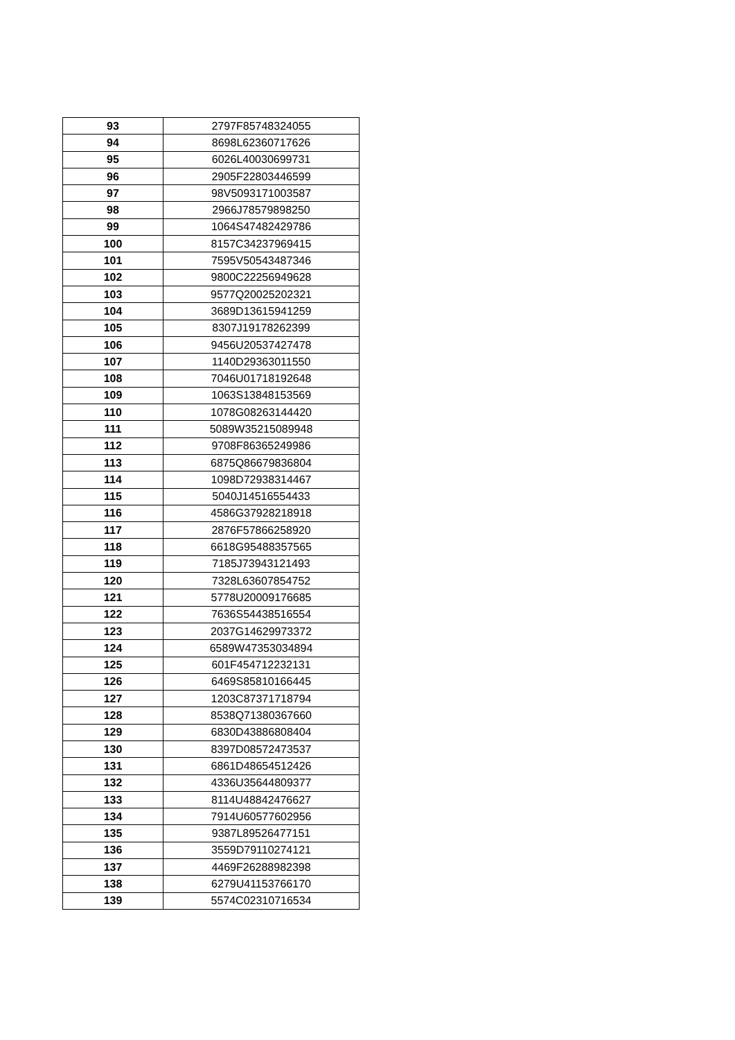| 93 | 2797F85748324055 |
| 94 | 8698L62360717626 |
| 95 | 6026L40030699731 |
| 96 | 2905F22803446599 |
| 97 | 98V5093171003587 |
| 98 | 2966J78579898250 |
| 99 | 1064S47482429786 |
| 100 | 8157C34237969415 |
| 101 | 7595V50543487346 |
| 102 | 9800C22256949628 |
| 103 | 9577Q20025202321 |
| 104 | 3689D13615941259 |
| 105 | 8307J19178262399 |
| 106 | 9456U20537427478 |
| 107 | 1140D29363011550 |
| 108 | 7046U01718192648 |
| 109 | 1063S13848153569 |
| 110 | 1078G08263144420 |
| 111 | 5089W35215089948 |
| 112 | 9708F86365249986 |
| 113 | 6875Q86679836804 |
| 114 | 1098D72938314467 |
| 115 | 5040J14516554433 |
| 116 | 4586G37928218918 |
| 117 | 2876F57866258920 |
| 118 | 6618G95488357565 |
| 119 | 7185J73943121493 |
| 120 | 7328L63607854752 |
| 121 | 5778U20009176685 |
| 122 | 7636S54438516554 |
| 123 | 2037G14629973372 |
| 124 | 6589W47353034894 |
| 125 | 601F454712232131 |
| 126 | 6469S85810166445 |
| 127 | 1203C87371718794 |
| 128 | 8538Q71380367660 |
| 129 | 6830D43886808404 |
| 130 | 8397D08572473537 |
| 131 | 6861D48654512426 |
| 132 | 4336U35644809377 |
| 133 | 8114U48842476627 |
| 134 | 7914U60577602956 |
| 135 | 9387L89526477151 |
| 136 | 3559D79110274121 |
| 137 | 4469F26288982398 |
| 138 | 6279U41153766170 |
| 139 | 5574C02310716534 |